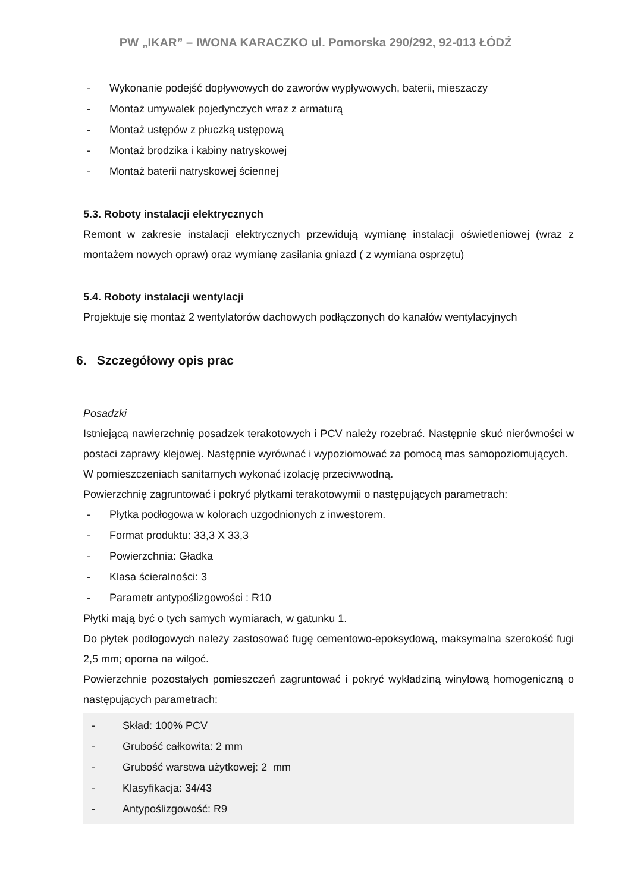PW „IKAR” – IWONA KARACZKO ul. Pomorska 290/292, 92-013 ŁÓDŹ
- Wykonanie podejść dopływowych do zaworów wypływowych, baterii, mieszaczy
- Montaż umywalek pojedynczych wraz z armaturą
- Montaż ustępów z płuczką ustępową
- Montaż brodzika i kabiny natryskowej
- Montaż baterii natryskowej ściennej
5.3. Roboty instalacji elektrycznych
Remont w zakresie instalacji elektrycznych przewidują wymianę instalacji oświetleniowej (wraz z montażem nowych opraw) oraz wymianę zasilania gniazd ( z wymiana osprzętu)
5.4. Roboty instalacji wentylacji
Projektuje się montaż 2 wentylatorów dachowych podłączonych do kanałów wentylacyjnych
6. Szczegółowy opis prac
Posadzki
Istniejącą nawierzchnię posadzek terakotowych i PCV należy rozebrać. Następnie skuć nierówności w postaci zaprawy klejowej. Następnie wyrównać i wypoziomować za pomocą mas samopoziomujących.
W pomieszczeniach sanitarnych wykonać izolację przeciwwodną.
Powierzchnię zagruntować i pokryć płytkami terakotowymii o następujących parametrach:
- Płytka podłogowa w kolorach uzgodnionych z inwestorem.
- Format produktu: 33,3 X 33,3
- Powierzchnia: Gładka
- Klasa ścieralności: 3
- Parametr antypoślizgowości : R10
Płytki mają być o tych samych wymiarach, w gatunku 1.
Do płytek podłogowych należy zastosować fugę cementowo-epoksydową, maksymalna szerokość fugi 2,5 mm; oporna na wilgoć.
Powierzchnie pozostałych pomieszczeń zagruntować i pokryć wykładziną winylową homogeniczną o następujących parametrach:
- Skład: 100% PCV
- Grubość całkowita: 2 mm
- Grubość warstwa użytkowej: 2 mm
- Klasyfikacja: 34/43
- Antypoślizgowość: R9